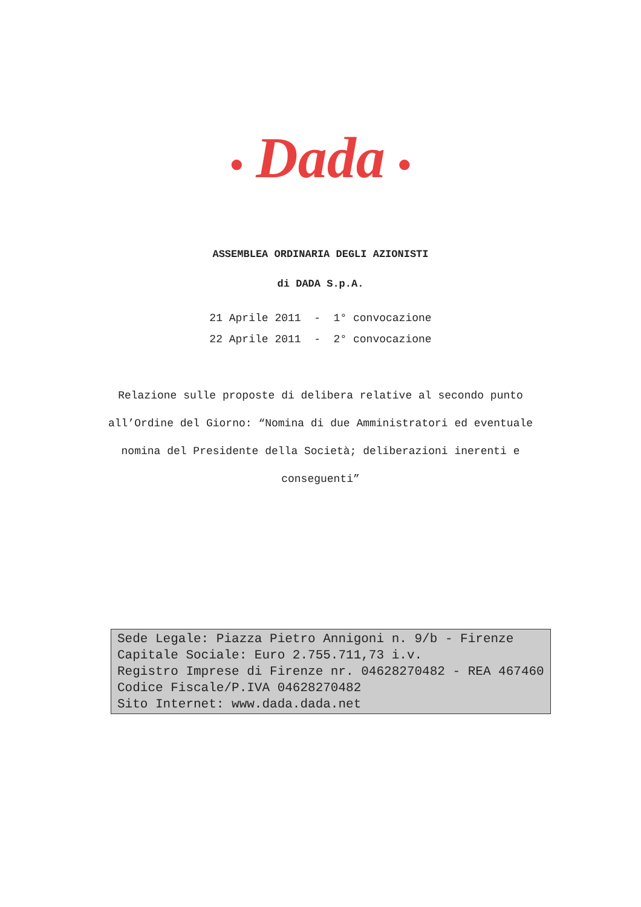● Dada ●
ASSEMBLEA ORDINARIA DEGLI AZIONISTI
di DADA S.p.A.
21 Aprile 2011 - 1° convocazione 22 Aprile 2011 - 2° convocazione
Relazione sulle proposte di delibera relative al secondo punto all’Ordine del Giorno: “Nomina di due Amministratori ed eventuale nomina del Presidente della Società; deliberazioni inerenti e conseguenti”
Sede Legale: Piazza Pietro Annigoni n. 9/b - Firenze
Capitale Sociale: Euro 2.755.711,73 i.v.
Registro Imprese di Firenze nr. 04628270482 - REA 467460
Codice Fiscale/P.IVA 04628270482
Sito Internet: www.dada.dada.net